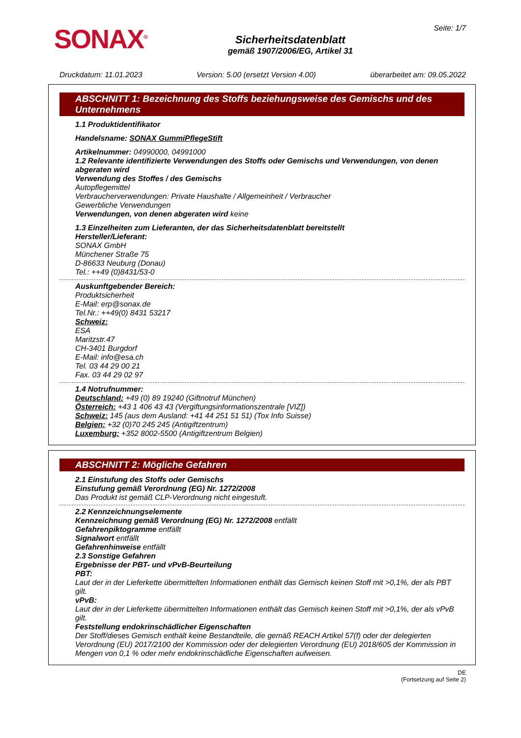SONAX<sup>®</sup>
Sicherheitsdatenblatt
gemäß 1907/2006/EG, Artikel 31
Seite: 1/7
Druckdatum: 11.01.2023 Version: 5.00 (ersetzt Version 4.00) überarbeitet am: 09.05.2022
ABSCHNITT 1: Bezeichnung des Stoffs beziehungsweise des Gemischs und des Unternehmens
1.1 Produktidentifikator
Handelsname: SONAX GummiPflegeStift
Artikelnummer: 04990000, 04991000
1.2 Relevante identifizierte Verwendungen des Stoffs oder Gemischs und Verwendungen, von denen abgeraten wird
Verwendung des Stoffes / des Gemischs
Autopflegemittel
Verbraucherverwendungen: Private Haushalte / Allgemeinheit / Verbraucher
Gewerbliche Verwendungen
Verwendungen, von denen abgeraten wird keine
1.3 Einzelheiten zum Lieferanten, der das Sicherheitsdatenblatt bereitstellt
Hersteller/Lieferant:
SONAX GmbH
Münchener Straße 75
D-86633 Neuburg (Donau)
Tel.: ++49 (0)8431/53-0
Auskunftgebender Bereich:
Produktsicherheit
E-Mail: erp@sonax.de
Tel.Nr.: ++49(0) 8431 53217
Schweiz:
ESA
Maritzstr.47
CH-3401 Burgdorf
E-Mail: info@esa.ch
Tel. 03 44 29 00 21
Fax. 03 44 29 02 97
1.4 Notrufnummer:
Deutschland: +49 (0) 89 19240 (Giftnotruf München)
Österreich: +43 1 406 43 43 (Vergiftungsinformationszentrale [VIZ])
Schweiz: 145 (aus dem Ausland: +41 44 251 51 51) (Tox Info Suisse)
Belgien: +32 (0)70 245 245 (Antigiftzentrum)
Luxemburg: +352 8002-5500 (Antigiftzentrum Belgien)
ABSCHNITT 2: Mögliche Gefahren
2.1 Einstufung des Stoffs oder Gemischs
Einstufung gemäß Verordnung (EG) Nr. 1272/2008
Das Produkt ist gemäß CLP-Verordnung nicht eingestuft.
2.2 Kennzeichnungselemente
Kennzeichnung gemäß Verordnung (EG) Nr. 1272/2008 entfällt
Gefahrenpiktogramme entfällt
Signalwort entfällt
Gefahrenhinweise entfällt
2.3 Sonstige Gefahren
Ergebnisse der PBT- und vPvB-Beurteilung
PBT:
Laut der in der Lieferkette übermittelten Informationen enthält das Gemisch keinen Stoff mit >0,1%, der als PBT gilt.
vPvB:
Laut der in der Lieferkette übermittelten Informationen enthält das Gemisch keinen Stoff mit >0,1%, der als vPvB gilt.
Feststellung endokrinschädlicher Eigenschaften
Der Stoff/dieses Gemisch enthält keine Bestandteile, die gemäß REACH Artikel 57(f) oder der delegierten Verordnung (EU) 2017/2100 der Kommission oder der delegierten Verordnung (EU) 2018/605 der Kommission in Mengen von 0,1 % oder mehr endokrinschädliche Eigenschaften aufweisen.
DE
(Fortsetzung auf Seite 2)